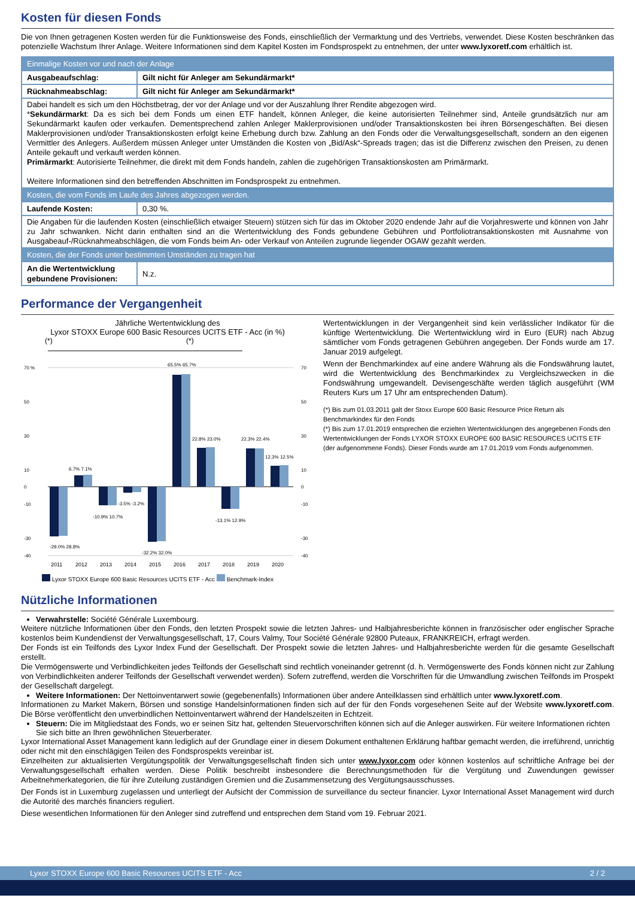Kosten für diesen Fonds
Die von Ihnen getragenen Kosten werden für die Funktionsweise des Fonds, einschließlich der Vermarktung und des Vertriebs, verwendet. Diese Kosten beschränken das potenzielle Wachstum Ihrer Anlage. Weitere Informationen sind dem Kapitel Kosten im Fondsprospekt zu entnehmen, der unter www.lyxoretf.com erhältlich ist.
| Einmalige Kosten vor und nach der Anlage | |
| Ausgabeaufschlag: | Gilt nicht für Anleger am Sekundärmarkt* |
| Rücknahmeabschlag: | Gilt nicht für Anleger am Sekundärmarkt* |
| Dabei handelt es sich um den Höchstbetrag, der vor der Anlage und vor der Auszahlung Ihrer Rendite abgezogen wird. * Sekundärmarkt : Da es sich bei dem Fonds um einen ETF handelt, können Anleger, die keine autorisierten Teilnehmer sind, Anteile grundsätzlich nur am Sekundärmarkt kaufen oder verkaufen. Dementsprechend zahlen Anleger Maklerprovisionen und/oder Transaktionskosten bei ihren Börsengeschäften. Bei diesen Maklerprovisionen und/oder Transaktionskosten erfolgt keine Erhebung durch bzw. Zahlung an den Fonds oder die Verwaltungsgesellschaft, sondern an den eigenen Vermittler des Anlegers. Außerdem müssen Anleger unter Umständen die Kosten von „Bid/Ask“-Spreads tragen; das ist die Differenz zwischen den Preisen, zu denen Anteile gekauft und verkauft werden können. Primärmarkt : Autorisierte Teilnehmer, die direkt mit dem Fonds handeln, zahlen die zugehörigen Transaktionskosten am Primärmarkt. Weitere Informationen sind den betreffenden Abschnitten im Fondsprospekt zu entnehmen. | |
| Kosten, die vom Fonds im Laufe des Jahres abgezogen werden. | |
| Laufende Kosten: | 0,30 %. |
| Die Angaben für die laufenden Kosten (einschließlich etwaiger Steuern) stützen sich für das im Oktober 2020 endende Jahr auf die Vorjahreswerte und können von Jahr zu Jahr schwanken. Nicht darin enthalten sind an die Wertentwicklung des Fonds gebundene Gebühren und Portfoliotransaktionskosten mit Ausnahme von Ausgabeauf-/Rücknahmeabschlägen, die vom Fonds beim An- oder Verkauf von Anteilen zugrunde liegender OGAW gezahlt werden. | |
| Kosten, die der Fonds unter bestimmten Umständen zu tragen hat | |
| An die Wertentwicklung gebundene Provisionen: | N.z. |
Performance der Vergangenheit
Jährliche Wertentwicklung des
Lyxor STOXX Europe 600 Basic Resources UCITS ETF - Acc (in %)
(*) (*)
70 %
50
30
10
0
-10
-30
-40
70
50
30
10
0
-10
-30
-40
-29.0% 28.8%
6.7% 7.1%
-10.9% 10.7%
-3.5% -3.2%
-32.2% 32.0%
65.5% 65.7%
22.8% 23.0%
-13.1% 12.9%
22.3% 22.4%
12.3% 12.5%
2011
2012
2013
2014
2015
2016
2017
2018
2019
2020
Lyxor STOXX Europe 600 Basic Resources UCITS ETF - Acc Benchmark-Index
Wertentwicklungen in der Vergangenheit sind kein verlässlicher Indikator für die künftige Wertentwicklung. Die Wertentwicklung wird in Euro (EUR) nach Abzug sämtlicher vom Fonds getragenen Gebühren angegeben. Der Fonds wurde am 17. Januar 2019 aufgelegt.
Wenn der Benchmarkindex auf eine andere Währung als die Fondswährung lautet, wird die Wertentwicklung des Benchmarkindex zu Vergleichszwecken in die Fondswährung umgewandelt. Devisengeschäfte werden täglich ausgeführt (WM Reuters Kurs um 17 Uhr am entsprechenden Datum).
(*) Bis zum 01.03.2011 galt der Stoxx Europe 600 Basic Resource Price Return als Benchmarkindex für den Fonds
(*) Bis zum 17.01.2019 entsprechen die erzielten Wertentwicklungen des angegebenen Fonds den Wertentwicklungen der Fonds LYXOR STOXX EUROPE 600 BASIC RESOURCES UCITS ETF (der aufgenommene Fonds). Dieser Fonds wurde am 17.01.2019 vom Fonds aufgenommen.
Nützliche Informationen
Verwahrstelle: Société Générale Luxembourg.
Weitere nützliche Informationen über den Fonds, den letzten Prospekt sowie die letzten Jahres- und Halbjahresberichte können in französischer oder englischer Sprache kostenlos beim Kundendienst der Verwaltungsgesellschaft, 17, Cours Valmy, Tour Société Générale 92800 Puteaux, FRANKREICH, erfragt werden.
Der Fonds ist ein Teilfonds des Lyxor Index Fund der Gesellschaft. Der Prospekt sowie die letzten Jahres- und Halbjahresberichte werden für die gesamte Gesellschaft erstellt.
Die Vermögenswerte und Verbindlichkeiten jedes Teilfonds der Gesellschaft sind rechtlich voneinander getrennt (d. h. Vermögenswerte des Fonds können nicht zur Zahlung von Verbindlichkeiten anderer Teilfonds der Gesellschaft verwendet werden). Sofern zutreffend, werden die Vorschriften für die Umwandlung zwischen Teilfonds im Prospekt der Gesellschaft dargelegt.
Weitere Informationen: Der Nettoinventarwert sowie (gegebenenfalls) Informationen über andere Anteilklassen sind erhältlich unter www.lyxoretf.com.
Informationen zu Market Makern, Börsen und sonstige Handelsinformationen finden sich auf der für den Fonds vorgesehenen Seite auf der Website www.lyxoretf.com. Die Börse veröffentlicht den unverbindlichen Nettoinventarwert während der Handelszeiten in Echtzeit.
Steuern: Die im Mitgliedstaat des Fonds, wo er seinen Sitz hat, geltenden Steuervorschriften können sich auf die Anleger auswirken. Für weitere Informationen richten Sie sich bitte an Ihren gewöhnlichen Steuerberater.
Lyxor International Asset Management kann lediglich auf der Grundlage einer in diesem Dokument enthaltenen Erklärung haftbar gemacht werden, die irreführend, unrichtig oder nicht mit den einschlägigen Teilen des Fondsprospekts vereinbar ist.
Einzelheiten zur aktualisierten Vergütungspolitik der Verwaltungsgesellschaft finden sich unter www.lyxor.com oder können kostenlos auf schriftliche Anfrage bei der Verwaltungsgesellschaft erhalten werden. Diese Politik beschreibt insbesondere die Berechnungsmethoden für die Vergütung und Zuwendungen gewisser Arbeitnehmerkategorien, die für ihre Zuteilung zuständigen Gremien und die Zusammensetzung des Vergütungsausschusses.
Der Fonds ist in Luxemburg zugelassen und unterliegt der Aufsicht der Commission de surveillance du secteur financier. Lyxor International Asset Management wird durch die Autorité des marchés financiers reguliert.
Diese wesentlichen Informationen für den Anleger sind zutreffend und entsprechen dem Stand vom 19. Februar 2021.
Lyxor STOXX Europe 600 Basic Resources UCITS ETF - Acc 2 / 2